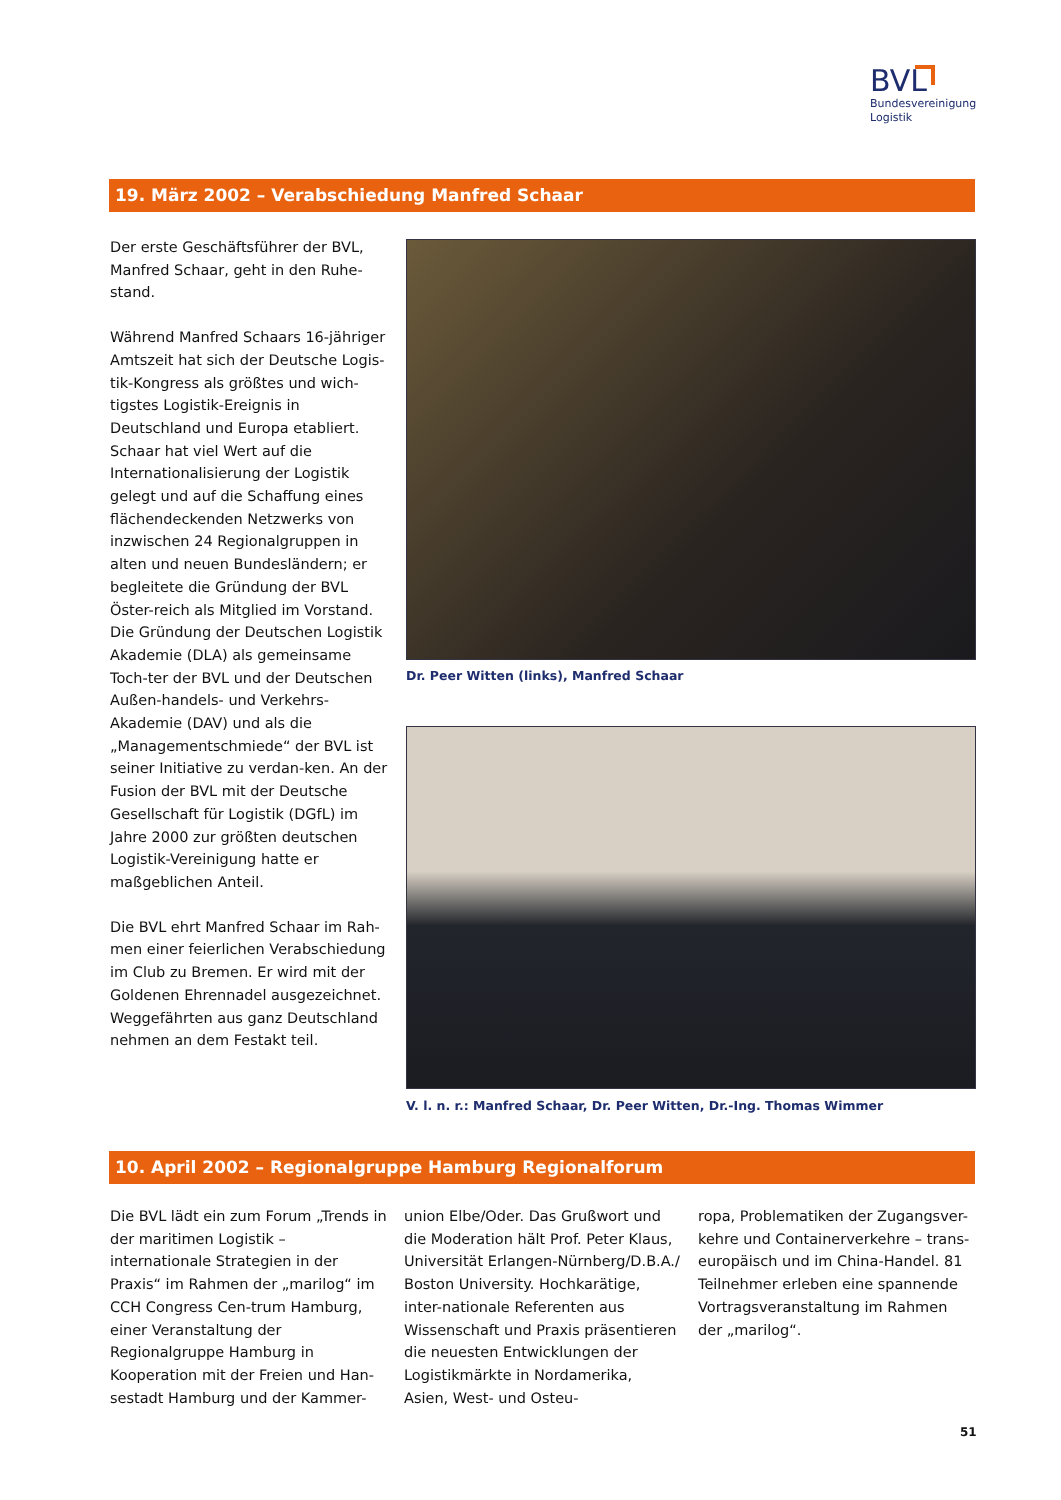BVL
Bundesvereinigung
Logistik
19. März 2002 – Verabschiedung Manfred Schaar
Der erste Geschäftsführer der BVL, Manfred Schaar, geht in den Ruhe-stand.
Während Manfred Schaars 16-jähriger Amtszeit hat sich der Deutsche Logis-tik-Kongress als größtes und wich-tigstes Logistik-Ereignis in Deutschland und Europa etabliert. Schaar hat viel Wert auf die Internationalisierung der Logistik gelegt und auf die Schaffung eines flächendeckenden Netzwerks von inzwischen 24 Regionalgruppen in alten und neuen Bundesländern; er begleitete die Gründung der BVL Öster-reich als Mitglied im Vorstand. Die Gründung der Deutschen Logistik Akademie (DLA) als gemeinsame Toch-ter der BVL und der Deutschen Außen-handels- und Verkehrs-Akademie (DAV) und als die „Managementschmiede“ der BVL ist seiner Initiative zu verdan-ken. An der Fusion der BVL mit der Deutsche Gesellschaft für Logistik (DGfL) im Jahre 2000 zur größten deutschen Logistik-Vereinigung hatte er maßgeblichen Anteil.
Die BVL ehrt Manfred Schaar im Rah-men einer feierlichen Verabschiedung im Club zu Bremen. Er wird mit der Goldenen Ehrennadel ausgezeichnet. Weggefährten aus ganz Deutschland nehmen an dem Festakt teil.
Dr. Peer Witten (links), Manfred Schaar
V. l. n. r.: Manfred Schaar, Dr. Peer Witten, Dr.-Ing. Thomas Wimmer
10. April 2002 – Regionalgruppe Hamburg Regionalforum
Die BVL lädt ein zum Forum „Trends in der maritimen Logistik – internationale Strategien in der Praxis“ im Rahmen der „marilog“ im CCH Congress Cen-trum Hamburg, einer Veranstaltung der Regionalgruppe Hamburg in Kooperation mit der Freien und Han-sestadt Hamburg und der Kammer-
union Elbe/Oder. Das Grußwort und die Moderation hält Prof. Peter Klaus, Universität Erlangen-Nürnberg/D.B.A./ Boston University. Hochkarätige, inter-nationale Referenten aus Wissenschaft und Praxis präsentieren die neuesten Entwicklungen der Logistikmärkte in Nordamerika, Asien, West- und Osteu-
ropa, Problematiken der Zugangsver-kehre und Containerverkehre – trans-europäisch und im China-Handel. 81 Teilnehmer erleben eine spannende Vortragsveranstaltung im Rahmen der „marilog“.
51